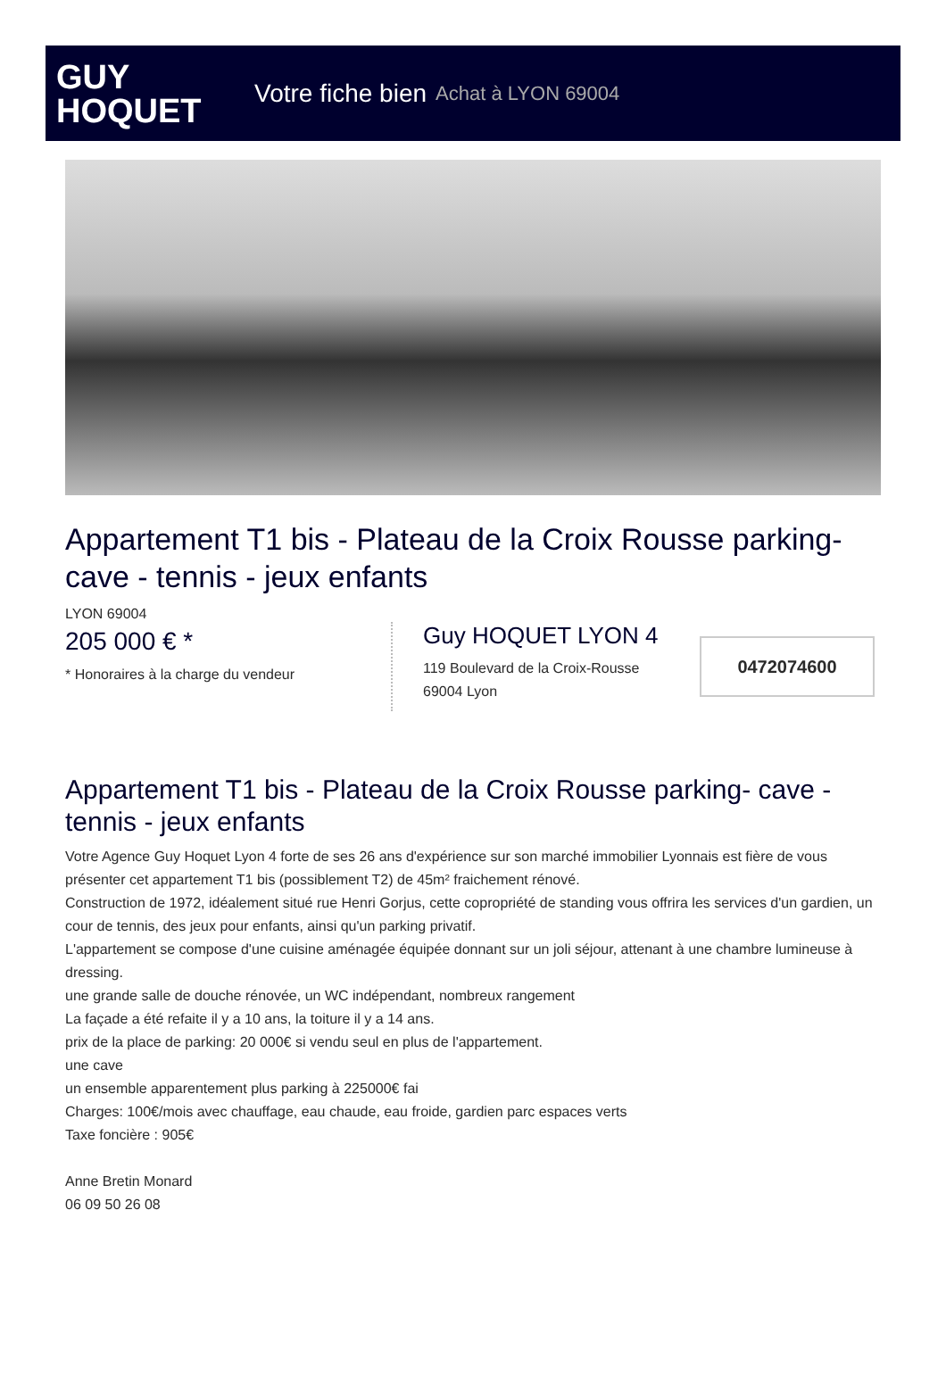GUY
HOQUET
Votre fiche bien Achat à LYON 69004
Appartement T1 bis - Plateau de la Croix Rousse parking- cave - tennis - jeux enfants
LYON 69004
205 000 € *
* Honoraires à la charge du vendeur
Guy HOQUET LYON 4
119 Boulevard de la Croix-Rousse
69004 Lyon
0472074600
Appartement T1 bis - Plateau de la Croix Rousse parking- cave - tennis - jeux enfants
Votre Agence Guy Hoquet Lyon 4 forte de ses 26 ans d'expérience sur son marché immobilier Lyonnais est fière de vous présenter cet appartement T1 bis (possiblement T2) de 45m² fraichement rénové.
Construction de 1972, idéalement situé rue Henri Gorjus, cette copropriété de standing vous offrira les services d'un gardien, un cour de tennis, des jeux pour enfants, ainsi qu'un parking privatif.
L'appartement se compose d'une cuisine aménagée équipée donnant sur un joli séjour, attenant à une chambre lumineuse à dressing.
une grande salle de douche rénovée, un WC indépendant, nombreux rangement
La façade a été refaite il y a 10 ans, la toiture il y a 14 ans.
prix de la place de parking: 20 000€ si vendu seul en plus de l'appartement.
une cave
un ensemble apparentement plus parking à 225000€ fai
Charges: 100€/mois avec chauffage, eau chaude, eau froide, gardien parc espaces verts
Taxe foncière : 905€
Anne Bretin Monard
06 09 50 26 08